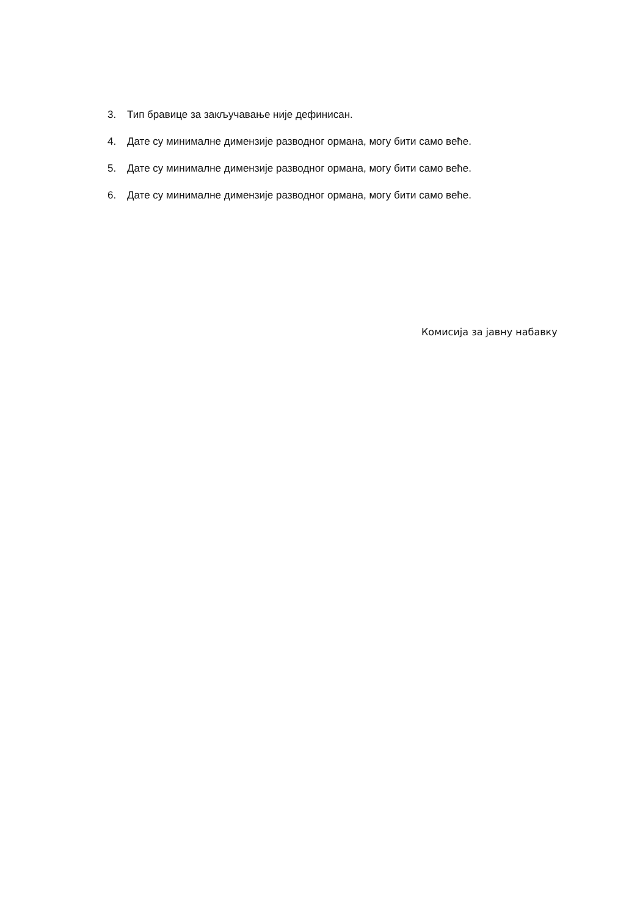3. Тип бравице за закључавање није дефинисан.
4. Дате су минималне димензије разводног ормана, могу бити само веће.
5. Дате су минималне димензије разводног ормана, могу бити само веће.
6. Дате су минималне димензије разводног ормана, могу бити само веће.
Комисија за јавну набавку